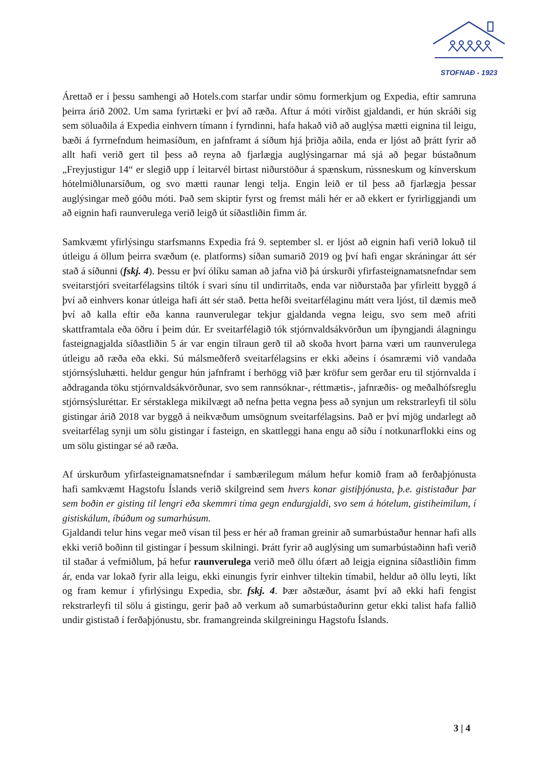STOFNAÐ - 1923
Árettað er í þessu samhengi að Hotels.com starfar undir sömu formerkjum og Expedia, eftir samruna þeirra árið 2002. Um sama fyrirtæki er því að ræða. Aftur á móti virðist gjaldandi, er hún skráði sig sem söluaðila á Expedia einhvern tímann í fyrndinni, hafa hakað við að auglýsa mætti eignina til leigu, bæði á fyrrnefndum heimasíðum, en jafnframt á síðum hjá þriðja aðila, enda er ljóst að þrátt fyrir að allt hafi verið gert til þess að reyna að fjarlægja auglýsingarnar má sjá að þegar bústaðnum „Freyjustigur 14“ er slegið upp í leitarvél birtast niðurstöður á spænskum, rússneskum og kínverskum hótelmiðlunarsíðum, og svo mætti raunar lengi telja. Engin leið er til þess að fjarlægja þessar auglýsingar með góðu móti. Það sem skiptir fyrst og fremst máli hér er að ekkert er fyrirliggjandi um að eignin hafi raunverulega verið leigð út síðastliðin fimm ár.
Samkvæmt yfirlýsingu starfsmanns Expedia frá 9. september sl. er ljóst að eignin hafi verið lokuð til útleigu á öllum þeirra svæðum (e. platforms) síðan sumarið 2019 og því hafi engar skráningar átt sér stað á síðunni (fskj. 4). Þessu er því ólíku saman að jafna við þá úrskurði yfirfasteignamatsnefndar sem sveitarstjóri sveitarfélagsins tiltók í svari sínu til undirritaðs, enda var niðurstaða þar yfirleitt byggð á því að einhvers konar útleiga hafi átt sér stað. Þetta hefði sveitarfélaginu mátt vera ljóst, til dæmis með því að kalla eftir eða kanna raunverulegar tekjur gjaldanda vegna leigu, svo sem með afriti skattframtala eða öðru í þeim dúr. Er sveitarfélagið tók stjórnvaldsákvörðun um íþyngjandi álagningu fasteignagjalda síðastliðin 5 ár var engin tilraun gerð til að skoða hvort þarna væri um raunverulega útleigu að ræða eða ekki. Sú málsmeðferð sveitarfélagsins er ekki aðeins í ósamræmi við vandaða stjórnsýsluhætti. heldur gengur hún jafnframt í berhögg við þær kröfur sem gerðar eru til stjórnvalda í aðdraganda töku stjórnvaldsákvörðunar, svo sem rannsóknar-, réttmætis-, jafnræðis- og meðalhófsreglu stjórnsýsluréttar. Er sérstaklega mikilvægt að nefna þetta vegna þess að synjun um rekstrarleyfi til sölu gistingar árið 2018 var byggð á neikvæðum umsögnum sveitarfélagsins. Það er því mjög undarlegt að sveitarfélag synji um sölu gistingar í fasteign, en skattleggi hana engu að síðu í notkunarflokki eins og um sölu gistingar sé að ræða.
Af úrskurðum yfirfasteignamatsnefndar í sambærilegum málum hefur komið fram að ferðaþjónusta hafi samkvæmt Hagstofu Íslands verið skilgreind sem hvers konar gistiþjónusta, þ.e. gististaður þar sem boðin er gisting til lengri eða skemmri tíma gegn endurgjaldi, svo sem á hótelum, gistiheimilum, í gistiskálum, íbúðum og sumarhúsum.
Gjaldandi telur hins vegar með vísan til þess er hér að framan greinir að sumarbústaður hennar hafi alls ekki verið boðinn til gistingar í þessum skilningi. Þrátt fyrir að auglýsing um sumarbústaðinn hafi verið til staðar á vefmiðlum, þá hefur raunverulega verið með öllu ófært að leigja eignina síðastliðin fimm ár, enda var lokað fyrir alla leigu, ekki einungis fyrir einhver tiltekin tímabil, heldur að öllu leyti, líkt og fram kemur í yfirlýsingu Expedia, sbr. fskj. 4. Þær aðstæður, ásamt því að ekki hafi fengist rekstrarleyfi til sölu á gistingu, gerir það að verkum að sumarbústaðurinn getur ekki talist hafa fallið undir gististað í ferðaþjónustu, sbr. framangreinda skilgreiningu Hagstofu Íslands.
3 | 4